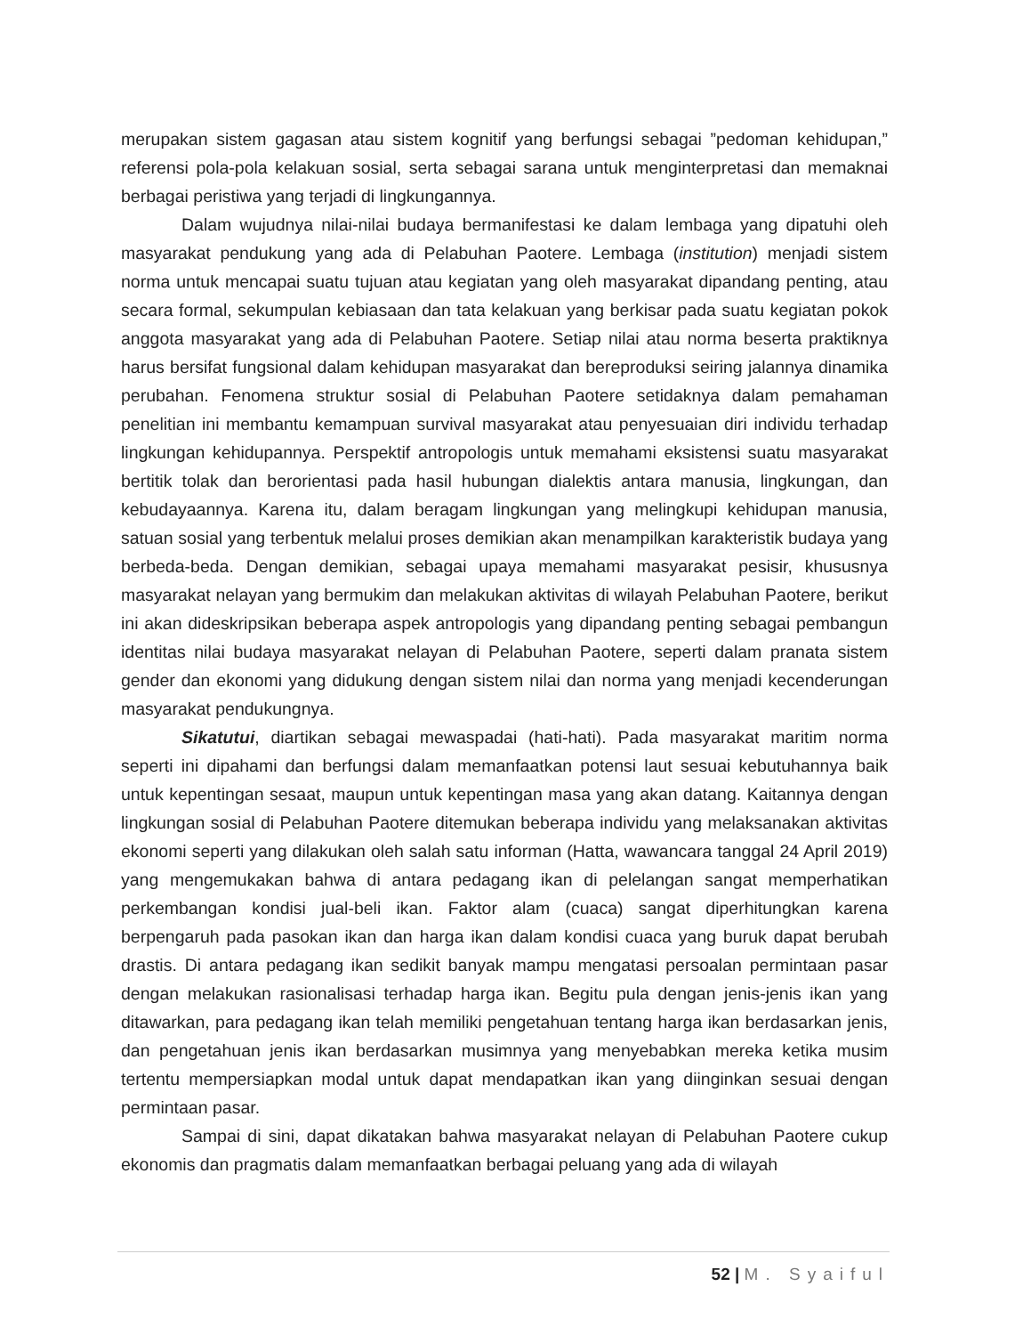merupakan sistem gagasan atau sistem kognitif yang berfungsi sebagai ”pedoman kehidupan,” referensi pola-pola kelakuan sosial, serta sebagai sarana untuk menginterpretasi dan memaknai berbagai peristiwa yang terjadi di lingkungannya.
Dalam wujudnya nilai-nilai budaya bermanifestasi ke dalam lembaga yang dipatuhi oleh masyarakat pendukung yang ada di Pelabuhan Paotere. Lembaga (institution) menjadi sistem norma untuk mencapai suatu tujuan atau kegiatan yang oleh masyarakat dipandang penting, atau secara formal, sekumpulan kebiasaan dan tata kelakuan yang berkisar pada suatu kegiatan pokok anggota masyarakat yang ada di Pelabuhan Paotere. Setiap nilai atau norma beserta praktiknya harus bersifat fungsional dalam kehidupan masyarakat dan bereproduksi seiring jalannya dinamika perubahan. Fenomena struktur sosial di Pelabuhan Paotere setidaknya dalam pemahaman penelitian ini membantu kemampuan survival masyarakat atau penyesuaian diri individu terhadap lingkungan kehidupannya. Perspektif antropologis untuk memahami eksistensi suatu masyarakat bertitik tolak dan berorientasi pada hasil hubungan dialektis antara manusia, lingkungan, dan kebudayaannya. Karena itu, dalam beragam lingkungan yang melingkupi kehidupan manusia, satuan sosial yang terbentuk melalui proses demikian akan menampilkan karakteristik budaya yang berbeda-beda. Dengan demikian, sebagai upaya memahami masyarakat pesisir, khususnya masyarakat nelayan yang bermukim dan melakukan aktivitas di wilayah Pelabuhan Paotere, berikut ini akan dideskripsikan beberapa aspek antropologis yang dipandang penting sebagai pembangun identitas nilai budaya masyarakat nelayan di Pelabuhan Paotere, seperti dalam pranata sistem gender dan ekonomi yang didukung dengan sistem nilai dan norma yang menjadi kecenderungan masyarakat pendukungnya.
Sikatutui, diartikan sebagai mewaspadai (hati-hati). Pada masyarakat maritim norma seperti ini dipahami dan berfungsi dalam memanfaatkan potensi laut sesuai kebutuhannya baik untuk kepentingan sesaat, maupun untuk kepentingan masa yang akan datang. Kaitannya dengan lingkungan sosial di Pelabuhan Paotere ditemukan beberapa individu yang melaksanakan aktivitas ekonomi seperti yang dilakukan oleh salah satu informan (Hatta, wawancara tanggal 24 April 2019) yang mengemukakan bahwa di antara pedagang ikan di pelelangan sangat memperhatikan perkembangan kondisi jual-beli ikan. Faktor alam (cuaca) sangat diperhitungkan karena berpengaruh pada pasokan ikan dan harga ikan dalam kondisi cuaca yang buruk dapat berubah drastis. Di antara pedagang ikan sedikit banyak mampu mengatasi persoalan permintaan pasar dengan melakukan rasionalisasi terhadap harga ikan. Begitu pula dengan jenis-jenis ikan yang ditawarkan, para pedagang ikan telah memiliki pengetahuan tentang harga ikan berdasarkan jenis, dan pengetahuan jenis ikan berdasarkan musimnya yang menyebabkan mereka ketika musim tertentu mempersiapkan modal untuk dapat mendapatkan ikan yang diinginkan sesuai dengan permintaan pasar.
Sampai di sini, dapat dikatakan bahwa masyarakat nelayan di Pelabuhan Paotere cukup ekonomis dan pragmatis dalam memanfaatkan berbagai peluang yang ada di wilayah
52 | M. Syaiful